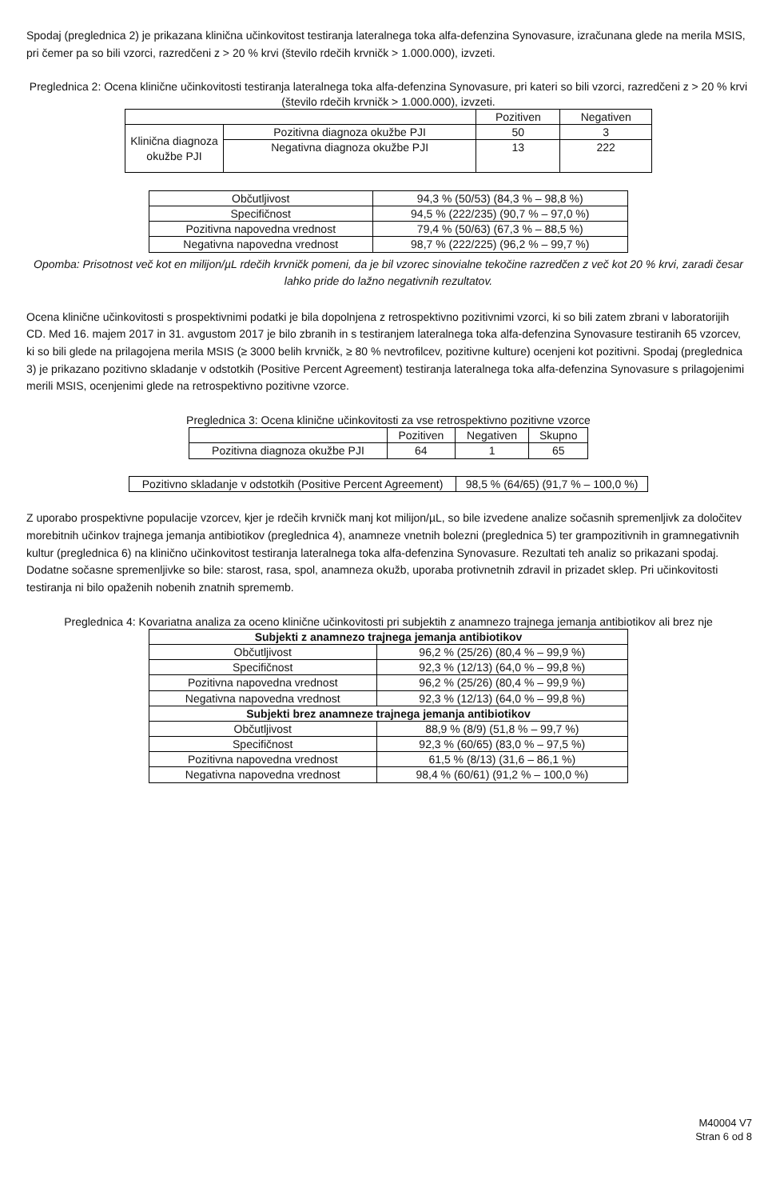Spodaj (preglednica 2) je prikazana klinična učinkovitost testiranja lateralnega toka alfa-defenzina Synovasure, izračunana glede na merila MSIS, pri čemer pa so bili vzorci, razredčeni z > 20 % krvi (število rdečih krvničk > 1.000.000), izvzeti.
Preglednica 2: Ocena klinične učinkovitosti testiranja lateralnega toka alfa-defenzina Synovasure, pri kateri so bili vzorci, razredčeni z > 20 % krvi (število rdečih krvničk > 1.000.000), izvzeti.
| | | Pozitiven | Negativen |
| --- | --- | --- | --- |
| Klinična diagnoza okužbe PJI | Pozitivna diagnoza okužbe PJI | 50 | 3 |
| | Negativna diagnoza okužbe PJI | 13 | 222 |
| Občutljivost | 94,3 % (50/53) (84,3 % – 98,8 %) |
| Specifičnost | 94,5 % (222/235) (90,7 % – 97,0 %) |
| Pozitivna napovedna vrednost | 79,4 % (50/63) (67,3 % – 88,5 %) |
| Negativna napovedna vrednost | 98,7 % (222/225) (96,2 % – 99,7 %) |
Opomba: Prisotnost več kot en milijon/µL rdečih krvničk pomeni, da je bil vzorec sinovialne tekočine razredčen z več kot 20 % krvi, zaradi česar lahko pride do lažno negativnih rezultatov.
Ocena klinične učinkovitosti s prospektivnimi podatki je bila dopolnjena z retrospektivno pozitivnimi vzorci, ki so bili zatem zbrani v laboratorijih CD. Med 16. majem 2017 in 31. avgustom 2017 je bilo zbranih in s testiranjem lateralnega toka alfa-defenzina Synovasure testiranih 65 vzorcev, ki so bili glede na prilagojena merila MSIS (≥ 3000 belih krvničk, ≥ 80 % nevtrofilcev, pozitivne kulture) ocenjeni kot pozitivni. Spodaj (preglednica 3) je prikazano pozitivno skladanje v odstotkih (Positive Percent Agreement) testiranja lateralnega toka alfa-defenzina Synovasure s prilagojenimi merili MSIS, ocenjenimi glede na retrospektivno pozitivne vzorce.
Preglednica 3: Ocena klinične učinkovitosti za vse retrospektivno pozitivne vzorce
| | Pozitiven | Negativen | Skupno |
| --- | --- | --- | --- |
| Pozitivna diagnoza okužbe PJI | 64 | 1 | 65 |
| Pozitivno skladanje v odstotkih (Positive Percent Agreement) | 98,5 % (64/65) (91,7 % – 100,0 %) |
Z uporabo prospektivne populacije vzorcev, kjer je rdečih krvničk manj kot milijon/µL, so bile izvedene analize sočasnih spremenljivk za določitev morebitnih učinkov trajnega jemanja antibiotikov (preglednica 4), anamneze vnetnih bolezni (preglednica 5) ter grampozitivnih in gramnegativnih kultur (preglednica 6) na klinično učinkovitost testiranja lateralnega toka alfa-defenzina Synovasure. Rezultati teh analiz so prikazani spodaj. Dodatne sočasne spremenljivke so bile: starost, rasa, spol, anamneza okužb, uporaba protivnetnih zdravil in prizadet sklep. Pri učinkovitosti testiranja ni bilo opaženih nobenih znatnih sprememb.
Preglednica 4: Kovariatna analiza za oceno klinične učinkovitosti pri subjektih z anamnezo trajnega jemanja antibiotikov ali brez nje
| Subjekti z anamnezo trajnega jemanja antibiotikov | |
| --- | --- |
| Občutljivost | 96,2 % (25/26) (80,4 % – 99,9 %) |
| Specifičnost | 92,3 % (12/13) (64,0 % – 99,8 %) |
| Pozitivna napovedna vrednost | 96,2 % (25/26) (80,4 % – 99,9 %) |
| Negativna napovedna vrednost | 92,3 % (12/13) (64,0 % – 99,8 %) |
| Subjekti brez anamneze trajnega jemanja antibiotikov | |
| Občutljivost | 88,9 % (8/9) (51,8 % – 99,7 %) |
| Specifičnost | 92,3 % (60/65) (83,0 % – 97,5 %) |
| Pozitivna napovedna vrednost | 61,5 % (8/13) (31,6 – 86,1 %) |
| Negativna napovedna vrednost | 98,4 % (60/61) (91,2 % – 100,0 %) |
M40004 V7
Stran 6 od 8